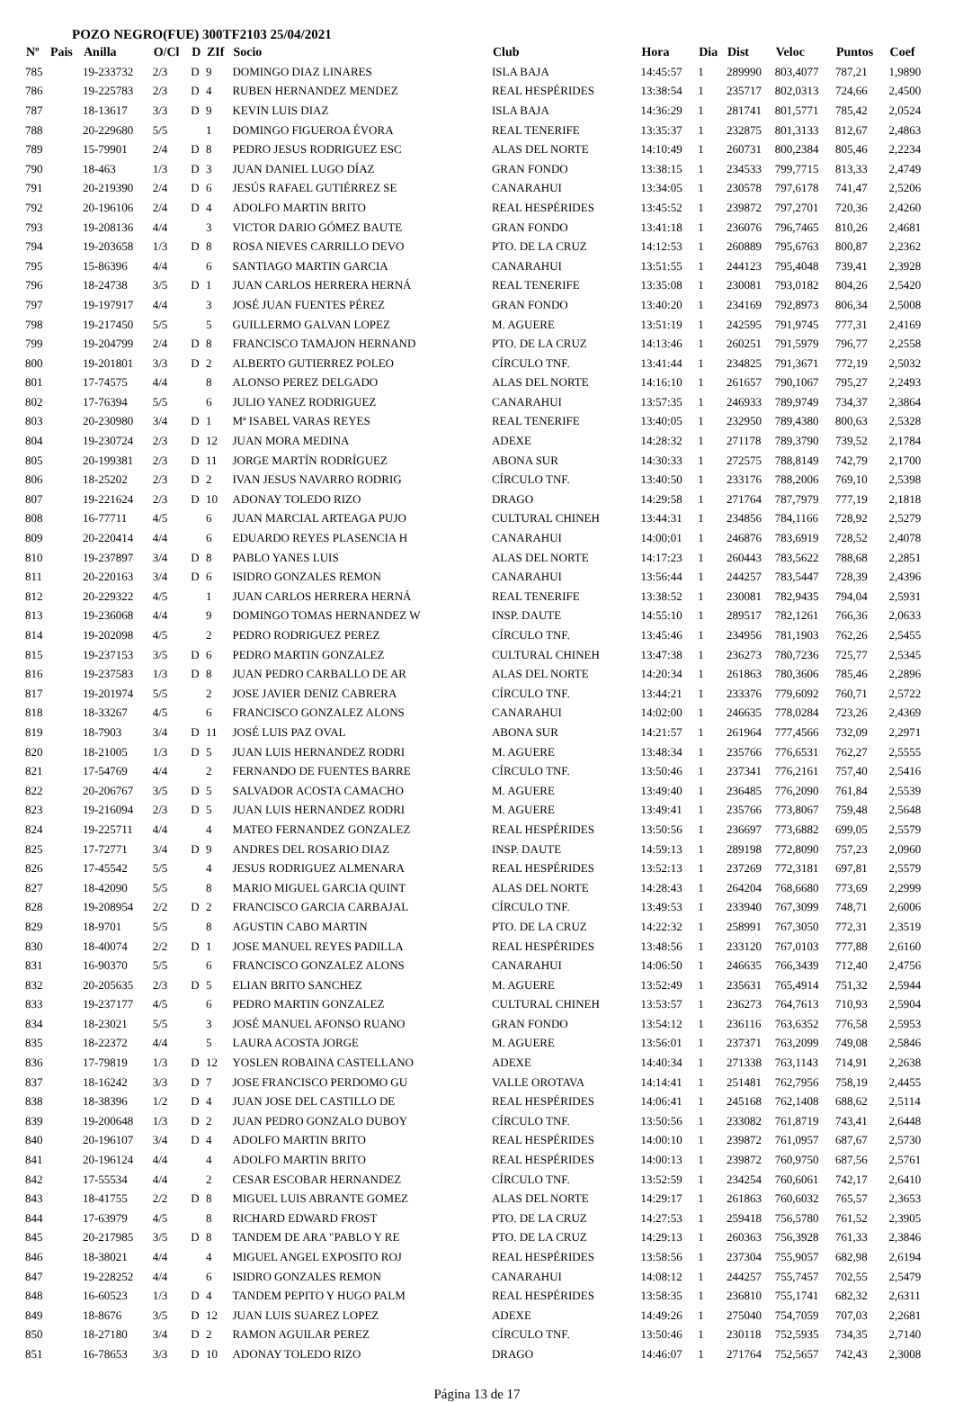POZO NEGRO(FUE) 300TF2103 25/04/2021
| Nº | Pais | Anilla | O/Cl | D | ZIf | Socio | Club | Hora | Dia | Dist | Veloc | Puntos | Coef |
| --- | --- | --- | --- | --- | --- | --- | --- | --- | --- | --- | --- | --- | --- |
| 785 | | 19-233732 | 2/3 | D | 9 | DOMINGO DIAZ LINARES | ISLA BAJA | 14:45:57 | 1 | 289990 | 803,4077 | 787,21 | 1,9890 |
| 786 | | 19-225783 | 2/3 | D | 4 | RUBEN HERNANDEZ MENDEZ | REAL HESPÉRIDES | 13:38:54 | 1 | 235717 | 802,0313 | 724,66 | 2,4500 |
| 787 | | 18-13617 | 3/3 | D | 9 | KEVIN LUIS DIAZ | ISLA BAJA | 14:36:29 | 1 | 281741 | 801,5771 | 785,42 | 2,0524 |
| 788 | | 20-229680 | 5/5 | | 1 | DOMINGO FIGUEROA ÉVORA | REAL TENERIFE | 13:35:37 | 1 | 232875 | 801,3133 | 812,67 | 2,4863 |
| 789 | | 15-79901 | 2/4 | D | 8 | PEDRO JESUS RODRIGUEZ ESC | ALAS DEL NORTE | 14:10:49 | 1 | 260731 | 800,2384 | 805,46 | 2,2234 |
| 790 | | 18-463 | 1/3 | D | 3 | JUAN DANIEL LUGO DÍAZ | GRAN FONDO | 13:38:15 | 1 | 234533 | 799,7715 | 813,33 | 2,4749 |
| 791 | | 20-219390 | 2/4 | D | 6 | JESÚS RAFAEL GUTIÉRREZ SE | CANARAHUI | 13:34:05 | 1 | 230578 | 797,6178 | 741,47 | 2,5206 |
| 792 | | 20-196106 | 2/4 | D | 4 | ADOLFO MARTIN BRITO | REAL HESPÉRIDES | 13:45:52 | 1 | 239872 | 797,2701 | 720,36 | 2,4260 |
| 793 | | 19-208136 | 4/4 | | 3 | VICTOR DARIO GÓMEZ BAUTE | GRAN FONDO | 13:41:18 | 1 | 236076 | 796,7465 | 810,26 | 2,4681 |
| 794 | | 19-203658 | 1/3 | D | 8 | ROSA NIEVES CARRILLO DEVO | PTO. DE LA CRUZ | 14:12:53 | 1 | 260889 | 795,6763 | 800,87 | 2,2362 |
| 795 | | 15-86396 | 4/4 | | 6 | SANTIAGO MARTIN GARCIA | CANARAHUI | 13:51:55 | 1 | 244123 | 795,4048 | 739,41 | 2,3928 |
| 796 | | 18-24738 | 3/5 | D | 1 | JUAN CARLOS HERRERA HERNÁ | REAL TENERIFE | 13:35:08 | 1 | 230081 | 793,0182 | 804,26 | 2,5420 |
| 797 | | 19-197917 | 4/4 | | 3 | JOSÉ JUAN FUENTES PÉREZ | GRAN FONDO | 13:40:20 | 1 | 234169 | 792,8973 | 806,34 | 2,5008 |
| 798 | | 19-217450 | 5/5 | | 5 | GUILLERMO GALVAN LOPEZ | M. AGUERE | 13:51:19 | 1 | 242595 | 791,9745 | 777,31 | 2,4169 |
| 799 | | 19-204799 | 2/4 | D | 8 | FRANCISCO TAMAJON HERNAND | PTO. DE LA CRUZ | 14:13:46 | 1 | 260251 | 791,5979 | 796,77 | 2,2558 |
| 800 | | 19-201801 | 3/3 | D | 2 | ALBERTO GUTIERREZ POLEO | CÍRCULO TNF. | 13:41:44 | 1 | 234825 | 791,3671 | 772,19 | 2,5032 |
| 801 | | 17-74575 | 4/4 | | 8 | ALONSO PEREZ DELGADO | ALAS DEL NORTE | 14:16:10 | 1 | 261657 | 790,1067 | 795,27 | 2,2493 |
| 802 | | 17-76394 | 5/5 | | 6 | JULIO YANEZ RODRIGUEZ | CANARAHUI | 13:57:35 | 1 | 246933 | 789,9749 | 734,37 | 2,3864 |
| 803 | | 20-230980 | 3/4 | D | 1 | Mª ISABEL VARAS REYES | REAL TENERIFE | 13:40:05 | 1 | 232950 | 789,4380 | 800,63 | 2,5328 |
| 804 | | 19-230724 | 2/3 | D | 12 | JUAN MORA MEDINA | ADEXE | 14:28:32 | 1 | 271178 | 789,3790 | 739,52 | 2,1784 |
| 805 | | 20-199381 | 2/3 | D | 11 | JORGE MARTÍN RODRÍGUEZ | ABONA SUR | 14:30:33 | 1 | 272575 | 788,8149 | 742,79 | 2,1700 |
| 806 | | 18-25202 | 2/3 | D | 2 | IVAN JESUS NAVARRO RODRIG | CÍRCULO TNF. | 13:40:50 | 1 | 233176 | 788,2006 | 769,10 | 2,5398 |
| 807 | | 19-221624 | 2/3 | D | 10 | ADONAY TOLEDO RIZO | DRAGO | 14:29:58 | 1 | 271764 | 787,7979 | 777,19 | 2,1818 |
| 808 | | 16-77711 | 4/5 | | 6 | JUAN MARCIAL ARTEAGA PUJO | CULTURAL CHINEH | 13:44:31 | 1 | 234856 | 784,1166 | 728,92 | 2,5279 |
| 809 | | 20-220414 | 4/4 | | 6 | EDUARDO REYES PLASENCIA H | CANARAHUI | 14:00:01 | 1 | 246876 | 783,6919 | 728,52 | 2,4078 |
| 810 | | 19-237897 | 3/4 | D | 8 | PABLO YANES LUIS | ALAS DEL NORTE | 14:17:23 | 1 | 260443 | 783,5622 | 788,68 | 2,2851 |
| 811 | | 20-220163 | 3/4 | D | 6 | ISIDRO GONZALES REMON | CANARAHUI | 13:56:44 | 1 | 244257 | 783,5447 | 728,39 | 2,4396 |
| 812 | | 20-229322 | 4/5 | | 1 | JUAN CARLOS HERRERA HERNÁ | REAL TENERIFE | 13:38:52 | 1 | 230081 | 782,9435 | 794,04 | 2,5931 |
| 813 | | 19-236068 | 4/4 | | 9 | DOMINGO TOMAS HERNANDEZ W | INSP. DAUTE | 14:55:10 | 1 | 289517 | 782,1261 | 766,36 | 2,0633 |
| 814 | | 19-202098 | 4/5 | | 2 | PEDRO RODRIGUEZ PEREZ | CÍRCULO TNF. | 13:45:46 | 1 | 234956 | 781,1903 | 762,26 | 2,5455 |
| 815 | | 19-237153 | 3/5 | D | 6 | PEDRO MARTIN GONZALEZ | CULTURAL CHINEH | 13:47:38 | 1 | 236273 | 780,7236 | 725,77 | 2,5345 |
| 816 | | 19-237583 | 1/3 | D | 8 | JUAN PEDRO CARBALLO DE AR | ALAS DEL NORTE | 14:20:34 | 1 | 261863 | 780,3606 | 785,46 | 2,2896 |
| 817 | | 19-201974 | 5/5 | | 2 | JOSE JAVIER DENIZ CABRERA | CÍRCULO TNF. | 13:44:21 | 1 | 233376 | 779,6092 | 760,71 | 2,5722 |
| 818 | | 18-33267 | 4/5 | | 6 | FRANCISCO GONZALEZ ALONS | CANARAHUI | 14:02:00 | 1 | 246635 | 778,0284 | 723,26 | 2,4369 |
| 819 | | 18-7903 | 3/4 | D | 11 | JOSÉ LUIS PAZ OVAL | ABONA SUR | 14:21:57 | 1 | 261964 | 777,4566 | 732,09 | 2,2971 |
| 820 | | 18-21005 | 1/3 | D | 5 | JUAN LUIS HERNANDEZ RODRI | M. AGUERE | 13:48:34 | 1 | 235766 | 776,6531 | 762,27 | 2,5555 |
| 821 | | 17-54769 | 4/4 | | 2 | FERNANDO DE FUENTES BARRE | CÍRCULO TNF. | 13:50:46 | 1 | 237341 | 776,2161 | 757,40 | 2,5416 |
| 822 | | 20-206767 | 3/5 | D | 5 | SALVADOR ACOSTA CAMACHO | M. AGUERE | 13:49:40 | 1 | 236485 | 776,2090 | 761,84 | 2,5539 |
| 823 | | 19-216094 | 2/3 | D | 5 | JUAN LUIS HERNANDEZ RODRI | M. AGUERE | 13:49:41 | 1 | 235766 | 773,8067 | 759,48 | 2,5648 |
| 824 | | 19-225711 | 4/4 | | 4 | MATEO FERNANDEZ GONZALEZ | REAL HESPÉRIDES | 13:50:56 | 1 | 236697 | 773,6882 | 699,05 | 2,5579 |
| 825 | | 17-72771 | 3/4 | D | 9 | ANDRES DEL ROSARIO DIAZ | INSP. DAUTE | 14:59:13 | 1 | 289198 | 772,8090 | 757,23 | 2,0960 |
| 826 | | 17-45542 | 5/5 | | 4 | JESUS RODRIGUEZ ALMENARA | REAL HESPÉRIDES | 13:52:13 | 1 | 237269 | 772,3181 | 697,81 | 2,5579 |
| 827 | | 18-42090 | 5/5 | | 8 | MARIO MIGUEL GARCIA QUINT | ALAS DEL NORTE | 14:28:43 | 1 | 264204 | 768,6680 | 773,69 | 2,2999 |
| 828 | | 19-208954 | 2/2 | D | 2 | FRANCISCO GARCIA CARBAJAL | CÍRCULO TNF. | 13:49:53 | 1 | 233940 | 767,3099 | 748,71 | 2,6006 |
| 829 | | 18-9701 | 5/5 | | 8 | AGUSTIN CABO MARTIN | PTO. DE LA CRUZ | 14:22:32 | 1 | 258991 | 767,3050 | 772,31 | 2,3519 |
| 830 | | 18-40074 | 2/2 | D | 1 | JOSE MANUEL REYES PADILLA | REAL HESPÉRIDES | 13:48:56 | 1 | 233120 | 767,0103 | 777,88 | 2,6160 |
| 831 | | 16-90370 | 5/5 | | 6 | FRANCISCO GONZALEZ ALONS | CANARAHUI | 14:06:50 | 1 | 246635 | 766,3439 | 712,40 | 2,4756 |
| 832 | | 20-205635 | 2/3 | D | 5 | ELIAN BRITO SANCHEZ | M. AGUERE | 13:52:49 | 1 | 235631 | 765,4914 | 751,32 | 2,5944 |
| 833 | | 19-237177 | 4/5 | | 6 | PEDRO MARTIN GONZALEZ | CULTURAL CHINEH | 13:53:57 | 1 | 236273 | 764,7613 | 710,93 | 2,5904 |
| 834 | | 18-23021 | 5/5 | | 3 | JOSÉ MANUEL AFONSO RUANO | GRAN FONDO | 13:54:12 | 1 | 236116 | 763,6352 | 776,58 | 2,5953 |
| 835 | | 18-22372 | 4/4 | | 5 | LAURA ACOSTA JORGE | M. AGUERE | 13:56:01 | 1 | 237371 | 763,2099 | 749,08 | 2,5846 |
| 836 | | 17-79819 | 1/3 | D | 12 | YOSLEN ROBAINA CASTELLANO | ADEXE | 14:40:34 | 1 | 271338 | 763,1143 | 714,91 | 2,2638 |
| 837 | | 18-16242 | 3/3 | D | 7 | JOSE FRANCISCO PERDOMO GU | VALLE OROTAVA | 14:14:41 | 1 | 251481 | 762,7956 | 758,19 | 2,4455 |
| 838 | | 18-38396 | 1/2 | D | 4 | JUAN JOSE DEL CASTILLO DE | REAL HESPÉRIDES | 14:06:41 | 1 | 245168 | 762,1408 | 688,62 | 2,5114 |
| 839 | | 19-200648 | 1/3 | D | 2 | JUAN PEDRO GONZALO DUBOY | CÍRCULO TNF. | 13:50:56 | 1 | 233082 | 761,8719 | 743,41 | 2,6448 |
| 840 | | 20-196107 | 3/4 | D | 4 | ADOLFO MARTIN BRITO | REAL HESPÉRIDES | 14:00:10 | 1 | 239872 | 761,0957 | 687,67 | 2,5730 |
| 841 | | 20-196124 | 4/4 | | 4 | ADOLFO MARTIN BRITO | REAL HESPÉRIDES | 14:00:13 | 1 | 239872 | 760,9750 | 687,56 | 2,5761 |
| 842 | | 17-55534 | 4/4 | | 2 | CESAR ESCOBAR HERNANDEZ | CÍRCULO TNF. | 13:52:59 | 1 | 234254 | 760,6061 | 742,17 | 2,6410 |
| 843 | | 18-41755 | 2/2 | D | 8 | MIGUEL LUIS ABRANTE GOMEZ | ALAS DEL NORTE | 14:29:17 | 1 | 261863 | 760,6032 | 765,57 | 2,3653 |
| 844 | | 17-63979 | 4/5 | | 8 | RICHARD EDWARD FROST | PTO. DE LA CRUZ | 14:27:53 | 1 | 259418 | 756,5780 | 761,52 | 2,3905 |
| 845 | | 20-217985 | 3/5 | D | 8 | TANDEM DE ARA "PABLO Y RE | PTO. DE LA CRUZ | 14:29:13 | 1 | 260363 | 756,3928 | 761,33 | 2,3846 |
| 846 | | 18-38021 | 4/4 | | 4 | MIGUEL ANGEL EXPOSITO ROJ | REAL HESPÉRIDES | 13:58:56 | 1 | 237304 | 755,9057 | 682,98 | 2,6194 |
| 847 | | 19-228252 | 4/4 | | 6 | ISIDRO GONZALES REMON | CANARAHUI | 14:08:12 | 1 | 244257 | 755,7457 | 702,55 | 2,5479 |
| 848 | | 16-60523 | 1/3 | D | 4 | TANDEM PEPITO Y HUGO PALM | REAL HESPÉRIDES | 13:58:35 | 1 | 236810 | 755,1741 | 682,32 | 2,6311 |
| 849 | | 18-8676 | 3/5 | D | 12 | JUAN LUIS SUAREZ LOPEZ | ADEXE | 14:49:26 | 1 | 275040 | 754,7059 | 707,03 | 2,2681 |
| 850 | | 18-27180 | 3/4 | D | 2 | RAMON AGUILAR PEREZ | CÍRCULO TNF. | 13:50:46 | 1 | 230118 | 752,5935 | 734,35 | 2,7140 |
| 851 | | 16-78653 | 3/3 | D | 10 | ADONAY TOLEDO RIZO | DRAGO | 14:46:07 | 1 | 271764 | 752,5657 | 742,43 | 2,3008 |
Página 13 de 17